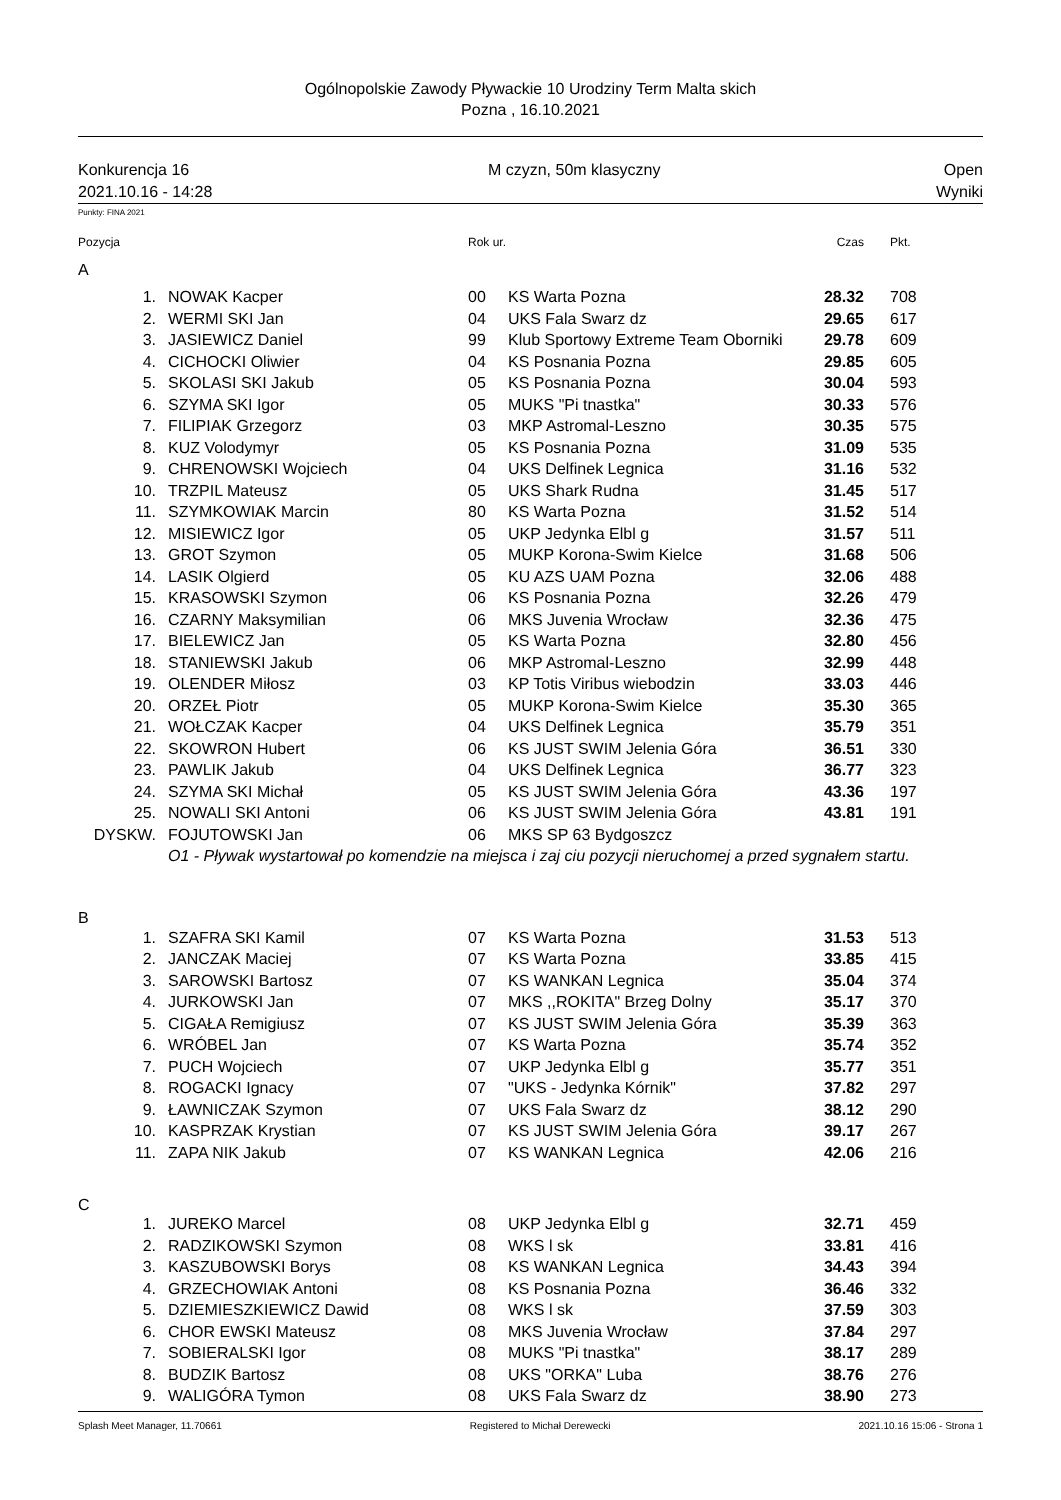Ogólnopolskie Zawody Pływackie 10 Urodziny Term Malta skich
Pozna , 16.10.2021
Konkurencja 16
2021.10.16 - 14:28
M czyzn, 50m klasyczny Open
Wyniki
Punkty: FINA 2021
| Pozycja | | Rok ur. | | Czas | Pkt. |
| A | | | | | |
| 1. | NOWAK Kacper | 00 | KS Warta Pozna | 28.32 | 708 |
| 2. | WERMI SKI Jan | 04 | UKS Fala Swarz dz | 29.65 | 617 |
| 3. | JASIEWICZ Daniel | 99 | Klub Sportowy Extreme Team Oborniki | 29.78 | 609 |
| 4. | CICHOCKI Oliwier | 04 | KS Posnania Pozna | 29.85 | 605 |
| 5. | SKOLASI SKI Jakub | 05 | KS Posnania Pozna | 30.04 | 593 |
| 6. | SZYMA SKI Igor | 05 | MUKS "Pi tnastka" | 30.33 | 576 |
| 7. | FILIPIAK Grzegorz | 03 | MKP Astromal-Leszno | 30.35 | 575 |
| 8. | KUZ Volodymyr | 05 | KS Posnania Pozna | 31.09 | 535 |
| 9. | CHRENOWSKI Wojciech | 04 | UKS Delfinek Legnica | 31.16 | 532 |
| 10. | TRZPIL Mateusz | 05 | UKS Shark Rudna | 31.45 | 517 |
| 11. | SZYMKOWIAK Marcin | 80 | KS Warta Pozna | 31.52 | 514 |
| 12. | MISIEWICZ Igor | 05 | UKP Jedynka Elbl g | 31.57 | 511 |
| 13. | GROT Szymon | 05 | MUKP Korona-Swim Kielce | 31.68 | 506 |
| 14. | LASIK Olgierd | 05 | KU AZS UAM Pozna | 32.06 | 488 |
| 15. | KRASOWSKI Szymon | 06 | KS Posnania Pozna | 32.26 | 479 |
| 16. | CZARNY Maksymilian | 06 | MKS Juvenia Wrocław | 32.36 | 475 |
| 17. | BIELEWICZ Jan | 05 | KS Warta Pozna | 32.80 | 456 |
| 18. | STANIEWSKI Jakub | 06 | MKP Astromal-Leszno | 32.99 | 448 |
| 19. | OLENDER Miłosz | 03 | KP Totis Viribus wiebodzin | 33.03 | 446 |
| 20. | ORZEŁ Piotr | 05 | MUKP Korona-Swim Kielce | 35.30 | 365 |
| 21. | WOŁCZAK Kacper | 04 | UKS Delfinek Legnica | 35.79 | 351 |
| 22. | SKOWRON Hubert | 06 | KS JUST SWIM Jelenia Góra | 36.51 | 330 |
| 23. | PAWLIK Jakub | 04 | UKS Delfinek Legnica | 36.77 | 323 |
| 24. | SZYMA SKI Michał | 05 | KS JUST SWIM Jelenia Góra | 43.36 | 197 |
| 25. | NOWALI SKI Antoni | 06 | KS JUST SWIM Jelenia Góra | 43.81 | 191 |
| DYSKW. | FOJUTOWSKI Jan | 06 | MKS SP 63 Bydgoszcz | | |
| | O1 - Pływak wystartował po komendzie na miejsca i zaj ciu pozycji nieruchomej a przed sygnałem startu. | | | | |
| B | | | | | |
| 1. | SZAFRA SKI Kamil | 07 | KS Warta Pozna | 31.53 | 513 |
| 2. | JANCZAK Maciej | 07 | KS Warta Pozna | 33.85 | 415 |
| 3. | SAROWSKI Bartosz | 07 | KS WANKAN Legnica | 35.04 | 374 |
| 4. | JURKOWSKI Jan | 07 | MKS ,,ROKITA" Brzeg Dolny | 35.17 | 370 |
| 5. | CIGAŁA Remigiusz | 07 | KS JUST SWIM Jelenia Góra | 35.39 | 363 |
| 6. | WRÓBEL Jan | 07 | KS Warta Pozna | 35.74 | 352 |
| 7. | PUCH Wojciech | 07 | UKP Jedynka Elbl g | 35.77 | 351 |
| 8. | ROGACKI Ignacy | 07 | "UKS - Jedynka Kórnik" | 37.82 | 297 |
| 9. | ŁAWNICZAK Szymon | 07 | UKS Fala Swarz dz | 38.12 | 290 |
| 10. | KASPRZAK Krystian | 07 | KS JUST SWIM Jelenia Góra | 39.17 | 267 |
| 11. | ZAPA NIK Jakub | 07 | KS WANKAN Legnica | 42.06 | 216 |
| C | | | | | |
| 1. | JUREKO Marcel | 08 | UKP Jedynka Elbl g | 32.71 | 459 |
| 2. | RADZIKOWSKI Szymon | 08 | WKS l sk | 33.81 | 416 |
| 3. | KASZUBOWSKI Borys | 08 | KS WANKAN Legnica | 34.43 | 394 |
| 4. | GRZECHOWIAK Antoni | 08 | KS Posnania Pozna | 36.46 | 332 |
| 5. | DZIEMIESZKIEWICZ Dawid | 08 | WKS l sk | 37.59 | 303 |
| 6. | CHOR EWSKI Mateusz | 08 | MKS Juvenia Wrocław | 37.84 | 297 |
| 7. | SOBIERALSKI Igor | 08 | MUKS "Pi tnastka" | 38.17 | 289 |
| 8. | BUDZIK Bartosz | 08 | UKS "ORKA" Luba | 38.76 | 276 |
| 9. | WALIGÓRA Tymon | 08 | UKS Fala Swarz dz | 38.90 | 273 |
Splash Meet Manager, 11.70661 Registered to Michał Derewecki 2021.10.16 15:06 - Strona 1